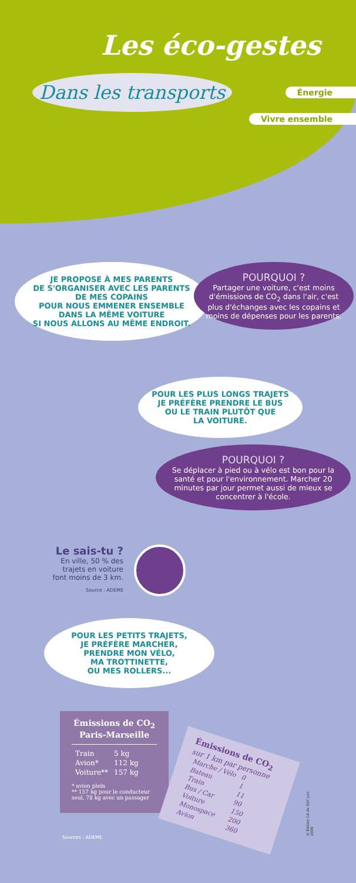Les éco-gestes
Dans les transports
Énergie
Vivre ensemble
JE PROPOSE À MES PARENTS
DE S'ORGANISER AVEC LES PARENTS
DE MES COPAINS
POUR NOUS EMMENER ENSEMBLE
DANS LA MÊME VOITURE
SI NOUS ALLONS AU MÊME ENDROIT.
POURQUOI ?
Partager une voiture, c'est moins d'émissions de CO<sub>2</sub> dans l'air, c'est plus d'échanges avec les copains et moins de dépenses pour les parents.
POUR LES PLUS LONGS TRAJETS
JE PRÉFÈRE PRENDRE LE BUS
OU LE TRAIN PLUTÔT QUE
LA VOITURE.
POURQUOI ?
Se déplacer à pied ou à vélo est bon pour la santé et pour l'environnement. Marcher 20 minutes par jour permet aussi de mieux se concentrer à l'école.
Le sais-tu ?
En ville, 50 % des trajets en voiture font moins de 3 km.
Source : ADEME
POUR LES PETITS TRAJETS,
JE PRÉFÈRE MARCHER,
PRENDRE MON VÉLO,
MA TROTTINETTE,
OU MES ROLLERS...
Émissions de CO<sub>2</sub>
Paris-Marseille
| Train | 5 kg |
| Avion* | 112 kg |
| Voiture** | 157 kg |
* avion plein
** 157 kg pour le conducteur seul, 78 kg avec un passager
Sources : ADEME
Émissions de CO<sub>2</sub>
sur 1 km par personne
| Marche / Vélo | 0 |
| Bateau | 1 |
| Train | 11 |
| Bus / Car | 90 |
| Voiture | 150 |
| Monospace | 200 |
| Avion | 360 |
© Édition CA de SQY juin 2009